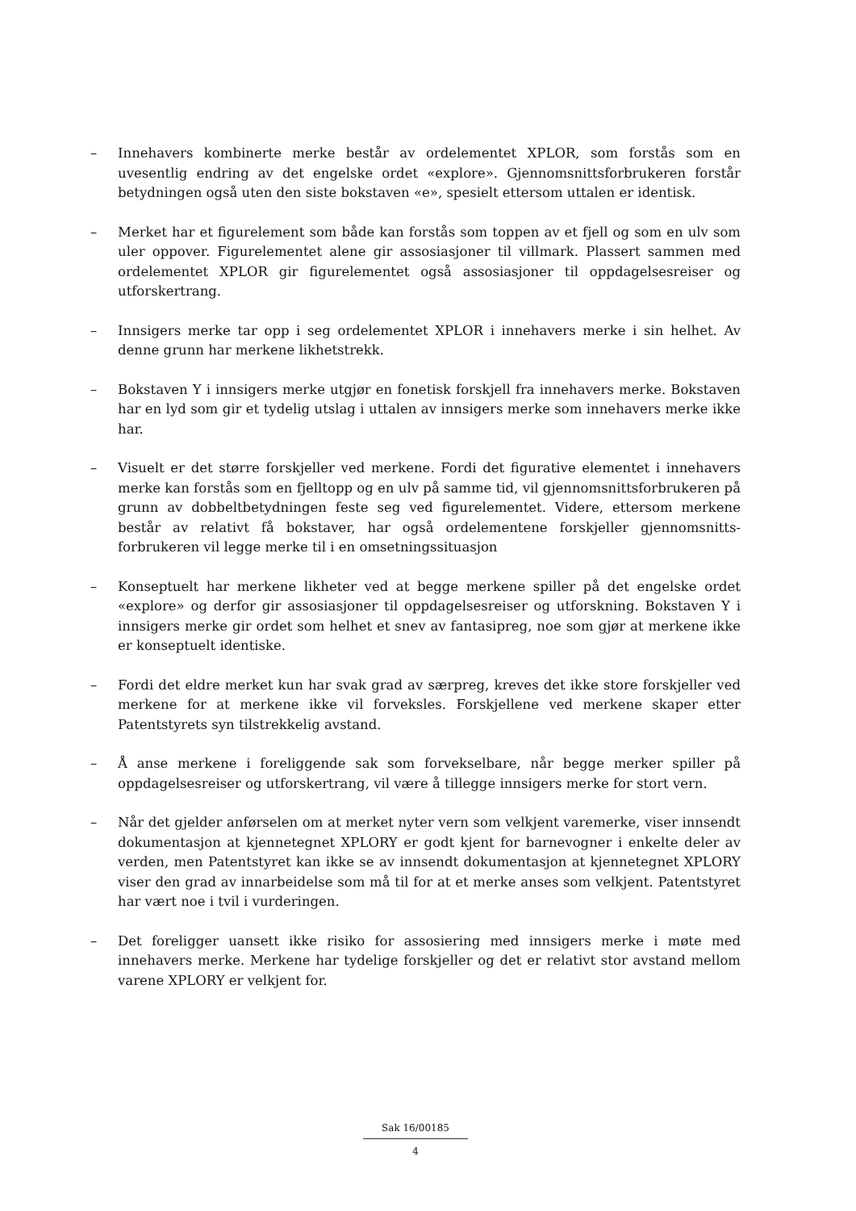– Innehavers kombinerte merke består av ordelementet XPLOR, som forstås som en uvesentlig endring av det engelske ordet «explore». Gjennomsnittsforbrukeren forstår betydningen også uten den siste bokstaven «e», spesielt ettersom uttalen er identisk.
– Merket har et figurelement som både kan forstås som toppen av et fjell og som en ulv som uler oppover. Figurelementet alene gir assosiasjoner til villmark. Plassert sammen med ordelementet XPLOR gir figurelementet også assosiasjoner til oppdagelsesreiser og utforskertrang.
– Innsigers merke tar opp i seg ordelementet XPLOR i innehavers merke i sin helhet. Av denne grunn har merkene likhetstrekk.
– Bokstaven Y i innsigers merke utgjør en fonetisk forskjell fra innehavers merke. Bokstaven har en lyd som gir et tydelig utslag i uttalen av innsigers merke som innehavers merke ikke har.
– Visuelt er det større forskjeller ved merkene. Fordi det figurative elementet i innehavers merke kan forstås som en fjelltopp og en ulv på samme tid, vil gjennomsnittsforbrukeren på grunn av dobbeltbetydningen feste seg ved figurelementet. Videre, ettersom merkene består av relativt få bokstaver, har også ordelementene forskjeller gjennomsnitts-forbrukeren vil legge merke til i en omsetningssituasjon
– Konseptuelt har merkene likheter ved at begge merkene spiller på det engelske ordet «explore» og derfor gir assosiasjoner til oppdagelsesreiser og utforskning. Bokstaven Y i innsigers merke gir ordet som helhet et snev av fantasipreg, noe som gjør at merkene ikke er konseptuelt identiske.
– Fordi det eldre merket kun har svak grad av særpreg, kreves det ikke store forskjeller ved merkene for at merkene ikke vil forveksles. Forskjellene ved merkene skaper etter Patentstyrets syn tilstrekkelig avstand.
– Å anse merkene i foreliggende sak som forvekselbare, når begge merker spiller på oppdagelsesreiser og utforskertrang, vil være å tillegge innsigers merke for stort vern.
– Når det gjelder anførselen om at merket nyter vern som velkjent varemerke, viser innsendt dokumentasjon at kjennetegnet XPLORY er godt kjent for barnevogner i enkelte deler av verden, men Patentstyret kan ikke se av innsendt dokumentasjon at kjennetegnet XPLORY viser den grad av innarbeidelse som må til for at et merke anses som velkjent. Patentstyret har vært noe i tvil i vurderingen.
– Det foreligger uansett ikke risiko for assosiering med innsigers merke i møte med innehavers merke. Merkene har tydelige forskjeller og det er relativt stor avstand mellom varene XPLORY er velkjent for.
Sak 16/00185
4